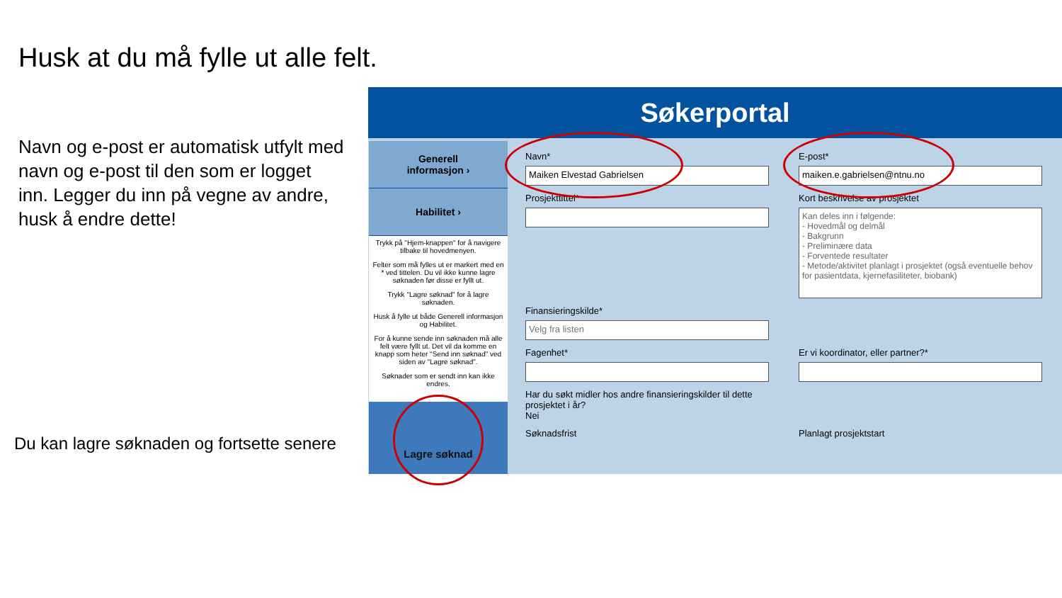Husk at du må fylle ut alle felt.
Navn og e-post er automatisk utfylt med navn og e-post til den som er logget inn. Legger du inn på vegne av andre, husk å endre dette!
Du kan lagre søknaden og fortsette senere
Søkerportal
Generell
informasjon ›
Habilitet ›
Trykk på "Hjem-knappen" for å navigere tilbake til hovedmenyen.
Felter som må fylles ut er markert med en * ved tittelen. Du vil ikke kunne lagre søknaden før disse er fyllt ut.
Trykk "Lagre søknad" for å lagre søknaden.
Husk å fylle ut både Generell informasjon og Habilitet.
For å kunne sende inn søknaden må alle felt være fyllt ut. Det vil da komme en knapp som heter "Send inn søknad" ved siden av "Lagre søknad".
Søknader som er sendt inn kan ikke endres.
Lagre søknad
Navn*
Maiken Elvestad Gabrielsen
E-post*
maiken.e.gabrielsen@ntnu.no
Prosjekttittel*
Kort beskrivelse av prosjektet
Kan deles inn i følgende:
- Hovedmål og delmål
- Bakgrunn
- Preliminære data
- Forventede resultater
- Metode/aktivitet planlagt i prosjektet (også eventuelle behov for pasientdata, kjernefasiliteter, biobank)
Finansieringskilde*
Velg fra listen
Fagenhet*
Er vi koordinator, eller partner?*
Har du søkt midler hos andre finansieringskilder til dette prosjektet i år?
Nei
Søknadsfrist
Planlagt prosjektstart